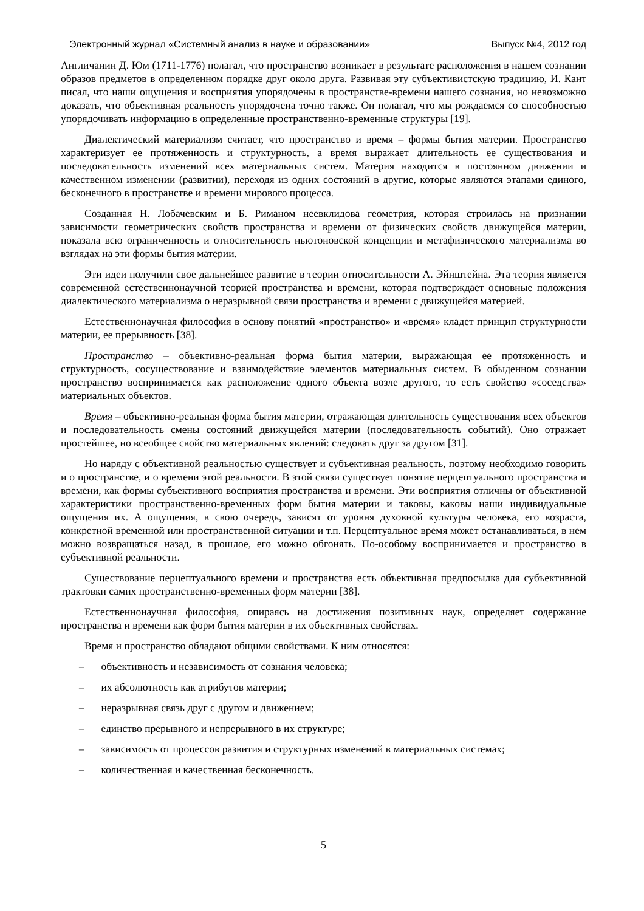Электронный журнал «Системный анализ в науке и образовании» Выпуск №4, 2012 год
Англичанин Д. Юм (1711-1776) полагал, что пространство возникает в результате расположения в нашем сознании образов предметов в определенном порядке друг около друга. Развивая эту субъективистскую традицию, И. Кант писал, что наши ощущения и восприятия упорядочены в пространстве-времени нашего сознания, но невозможно доказать, что объективная реальность упорядочена точно также. Он полагал, что мы рождаемся со способностью упорядочивать информацию в определенные пространственно-временные структуры [19].
Диалектический материализм считает, что пространство и время – формы бытия материи. Пространство характеризует ее протяженность и структурность, а время выражает длительность ее существования и последовательность изменений всех материальных систем. Материя находится в постоянном движении и качественном изменении (развитии), переходя из одних состояний в другие, которые являются этапами единого, бесконечного в пространстве и времени мирового процесса.
Созданная Н. Лобачевским и Б. Риманом неевклидова геометрия, которая строилась на признании зависимости геометрических свойств пространства и времени от физических свойств движущейся материи, показала всю ограниченность и относительность ньютоновской концепции и метафизического материализма во взглядах на эти формы бытия материи.
Эти идеи получили свое дальнейшее развитие в теории относительности А. Эйнштейна. Эта теория является современной естественнонаучной теорией пространства и времени, которая подтверждает основные положения диалектического материализма о неразрывной связи пространства и времени с движущейся материей.
Естественнонаучная философия в основу понятий «пространство» и «время» кладет принцип структурности материи, ее прерывность [38].
Пространство – объективно-реальная форма бытия материи, выражающая ее протяженность и структурность, сосуществование и взаимодействие элементов материальных систем. В обыденном сознании пространство воспринимается как расположение одного объекта возле другого, то есть свойство «соседства» материальных объектов.
Время – объективно-реальная форма бытия материи, отражающая длительность существования всех объектов и последовательность смены состояний движущейся материи (последовательность событий). Оно отражает простейшее, но всеобщее свойство материальных явлений: следовать друг за другом [31].
Но наряду с объективной реальностью существует и субъективная реальность, поэтому необходимо говорить и о пространстве, и о времени этой реальности. В этой связи существует понятие перцептуального пространства и времени, как формы субъективного восприятия пространства и времени. Эти восприятия отличны от объективной характеристики пространственно-временных форм бытия материи и таковы, каковы наши индивидуальные ощущения их. А ощущения, в свою очередь, зависят от уровня духовной культуры человека, его возраста, конкретной временной или пространственной ситуации и т.п. Перцептуальное время может останавливаться, в нем можно возвращаться назад, в прошлое, его можно обгонять. По-особому воспринимается и пространство в субъективной реальности.
Существование перцептуального времени и пространства есть объективная предпосылка для субъективной трактовки самих пространственно-временных форм материи [38].
Естественнонаучная философия, опираясь на достижения позитивных наук, определяет содержание пространства и времени как форм бытия материи в их объективных свойствах.
Время и пространство обладают общими свойствами. К ним относятся:
– объективность и независимость от сознания человека;
– их абсолютность как атрибутов материи;
– неразрывная связь друг с другом и движением;
– единство прерывного и непрерывного в их структуре;
– зависимость от процессов развития и структурных изменений в материальных системах;
– количественная и качественная бесконечность.
5